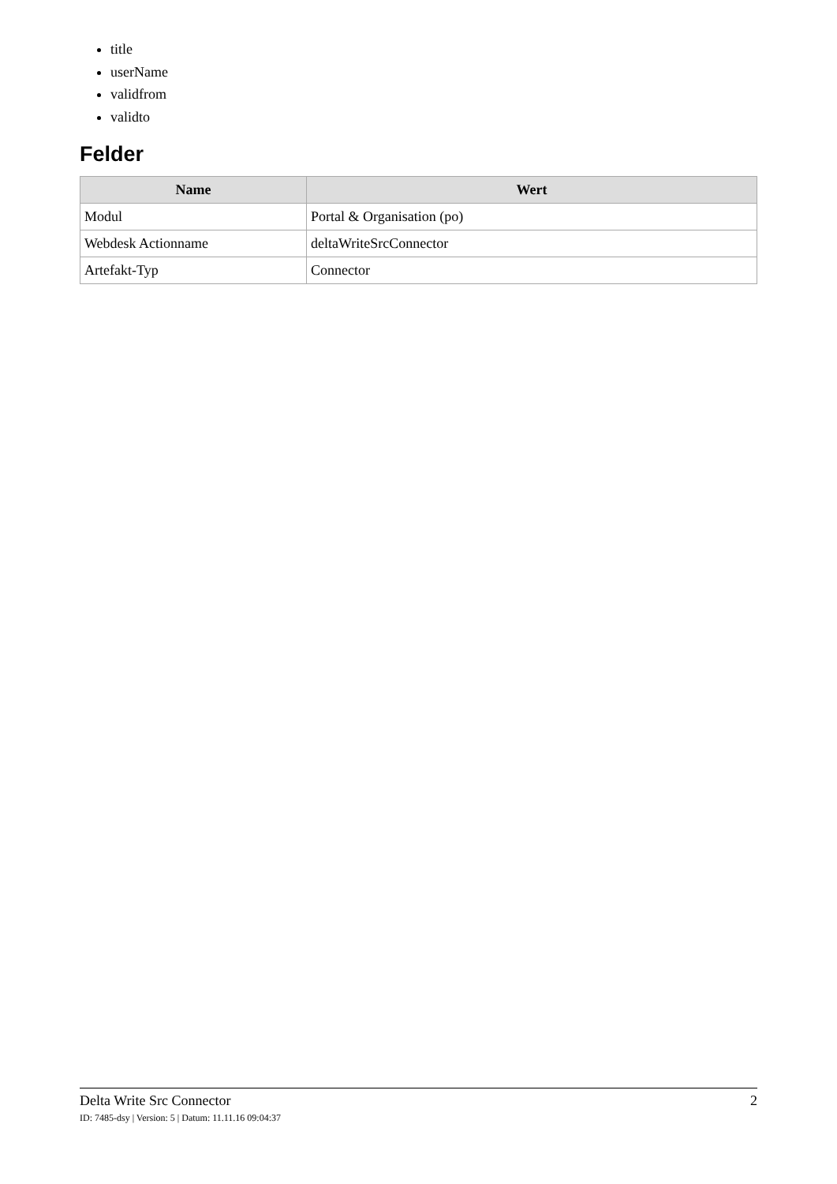title
userName
validfrom
validto
Felder
| Name | Wert |
| --- | --- |
| Modul | Portal & Organisation (po) |
| Webdesk Actionname | deltaWriteSrcConnector |
| Artefakt-Typ | Connector |
Delta Write Src Connector 2
ID: 7485-dsy | Version: 5 | Datum: 11.11.16 09:04:37